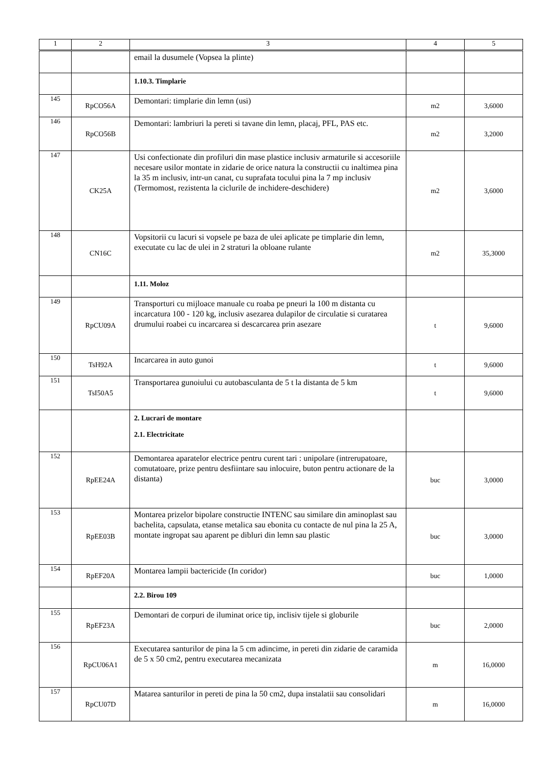| 1 | 2 | 3 | 4 | 5 |
| --- | --- | --- | --- | --- |
| | | email la dusumele (Vopsea la plinte) | | |
| | | 1.10.3. Timplarie | | |
| 145 | RpCO56A | Demontari: timplarie din lemn (usi) | m2 | 3,6000 |
| 146 | RpCO56B | Demontari: lambriuri la pereti si tavane din lemn, placaj, PFL, PAS etc. | m2 | 3,2000 |
| 147 | CK25A | Usi confectionate din profiluri din mase plastice inclusiv armaturile si accesoriile necesare usilor montate in zidarie de orice natura la constructii cu inaltimea pina la 35 m inclusiv, intr-un canat, cu suprafata tocului pina la 7 mp inclusiv (Termomost, rezistenta la ciclurile de inchidere-deschidere) | m2 | 3,6000 |
| 148 | CN16C | Vopsitorii cu lacuri si vopsele pe baza de ulei aplicate pe timplarie din lemn, executate cu lac de ulei in 2 straturi la obloane rulante | m2 | 35,3000 |
| | | 1.11. Moloz | | |
| 149 | RpCU09A | Transporturi cu mijloace manuale cu roaba pe pneuri la 100 m distanta cu incarcatura 100 - 120 kg, inclusiv asezarea dulapilor de circulatie si curatarea drumului roabei cu incarcarea si descarcarea prin asezare | t | 9,6000 |
| 150 | TsH92A | Incarcarea in auto gunoi | t | 9,6000 |
| 151 | TsI50A5 | Transportarea gunoiului cu autobasculanta de 5 t la distanta de 5 km | t | 9,6000 |
| | | 2. Lucrari de montare 2.1. Electricitate | | |
| 152 | RpEE24A | Demontarea aparatelor electrice pentru curent tari : unipolare (intrerupatoare, comutatoare, prize pentru desfiintare sau inlocuire, buton pentru actionare de la distanta) | buc | 3,0000 |
| 153 | RpEE03B | Montarea prizelor bipolare constructie INTENC sau similare din aminoplast sau bachelita, capsulata, etanse metalica sau ebonita cu contacte de nul pina la 25 A, montate ingropat sau aparent pe dibluri din lemn sau plastic | buc | 3,0000 |
| 154 | RpEF20A | Montarea lampii bactericide (In coridor) | buc | 1,0000 |
| | | 2.2. Birou 109 | | |
| 155 | RpEF23A | Demontari de corpuri de iluminat orice tip, inclisiv tijele si globurile | buc | 2,0000 |
| 156 | RpCU06A1 | Executarea santurilor de pina la 5 cm adincime, in pereti din zidarie de caramida de 5 x 50 cm2, pentru executarea mecanizata | m | 16,0000 |
| 157 | RpCU07D | Matarea santurilor in pereti de pina la 50 cm2, dupa instalatii sau consolidari | m | 16,0000 |